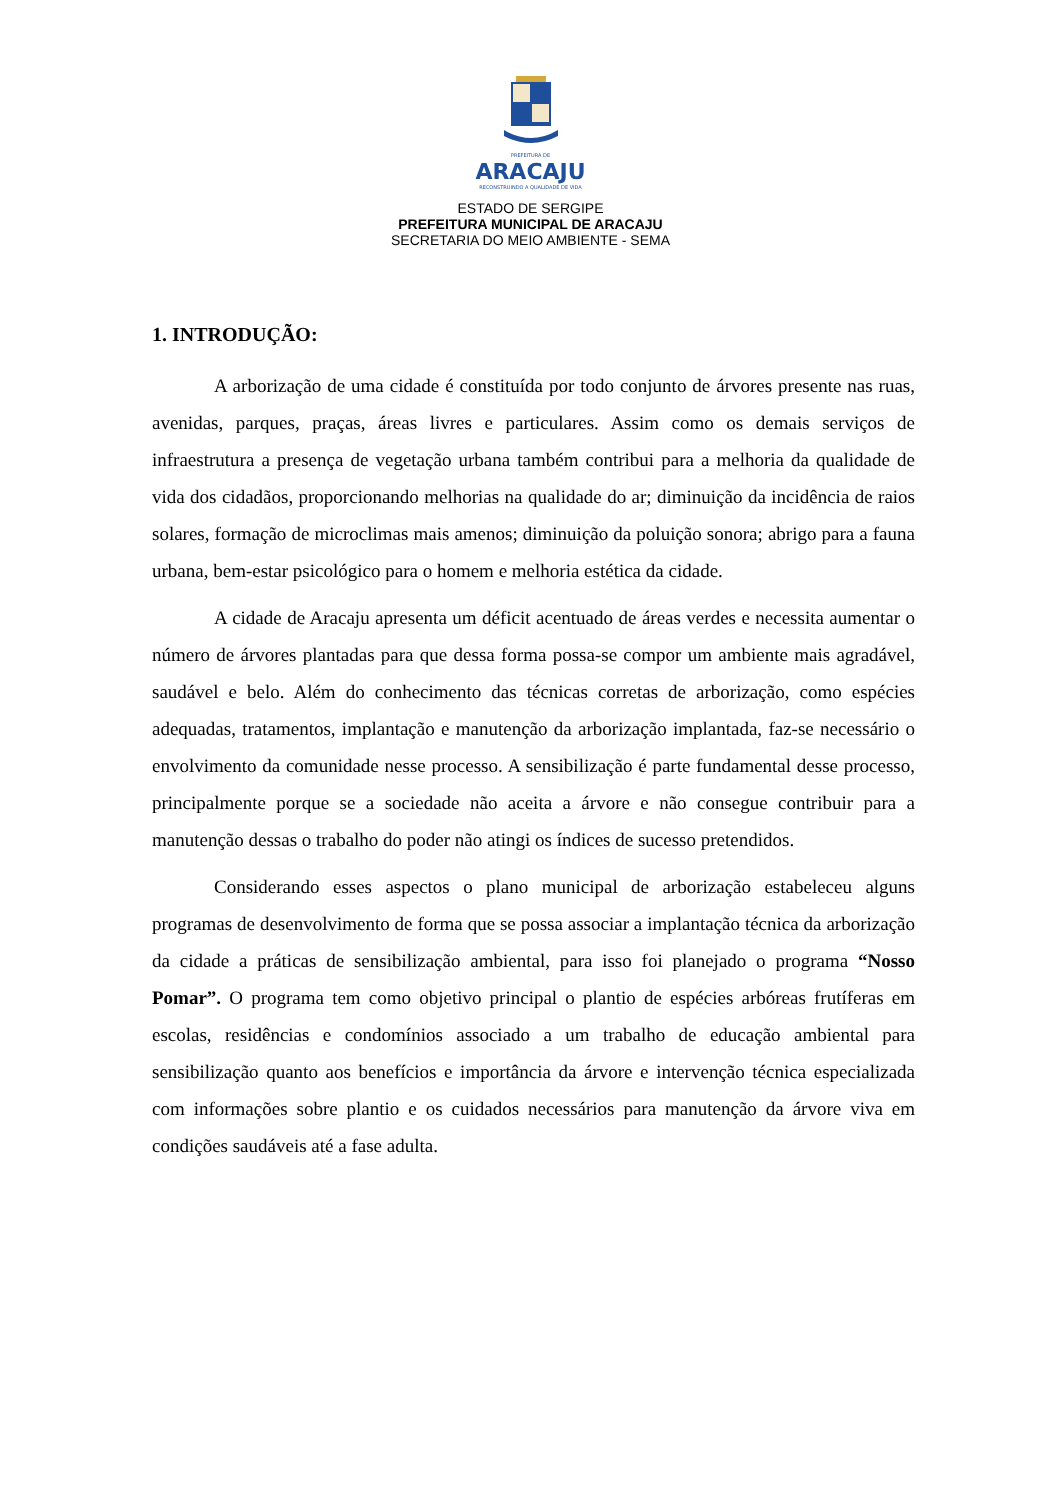PREFEITURA DE
ARACAJU
RECONSTRUINDO A QUALIDADE DE VIDA
ESTADO DE SERGIPE
PREFEITURA MUNICIPAL DE ARACAJU
SECRETARIA DO MEIO AMBIENTE - SEMA
1. INTRODUÇÃO:
A arborização de uma cidade é constituída por todo conjunto de árvores presente nas ruas, avenidas, parques, praças, áreas livres e particulares. Assim como os demais serviços de infraestrutura a presença de vegetação urbana também contribui para a melhoria da qualidade de vida dos cidadãos, proporcionando melhorias na qualidade do ar; diminuição da incidência de raios solares, formação de microclimas mais amenos; diminuição da poluição sonora; abrigo para a fauna urbana, bem-estar psicológico para o homem e melhoria estética da cidade.
A cidade de Aracaju apresenta um déficit acentuado de áreas verdes e necessita aumentar o número de árvores plantadas para que dessa forma possa-se compor um ambiente mais agradável, saudável e belo. Além do conhecimento das técnicas corretas de arborização, como espécies adequadas, tratamentos, implantação e manutenção da arborização implantada, faz-se necessário o envolvimento da comunidade nesse processo. A sensibilização é parte fundamental desse processo, principalmente porque se a sociedade não aceita a árvore e não consegue contribuir para a manutenção dessas o trabalho do poder não atingi os índices de sucesso pretendidos.
Considerando esses aspectos o plano municipal de arborização estabeleceu alguns programas de desenvolvimento de forma que se possa associar a implantação técnica da arborização da cidade a práticas de sensibilização ambiental, para isso foi planejado o programa “Nosso Pomar”. O programa tem como objetivo principal o plantio de espécies arbóreas frutíferas em escolas, residências e condomínios associado a um trabalho de educação ambiental para sensibilização quanto aos benefícios e importância da árvore e intervenção técnica especializada com informações sobre plantio e os cuidados necessários para manutenção da árvore viva em condições saudáveis até a fase adulta.